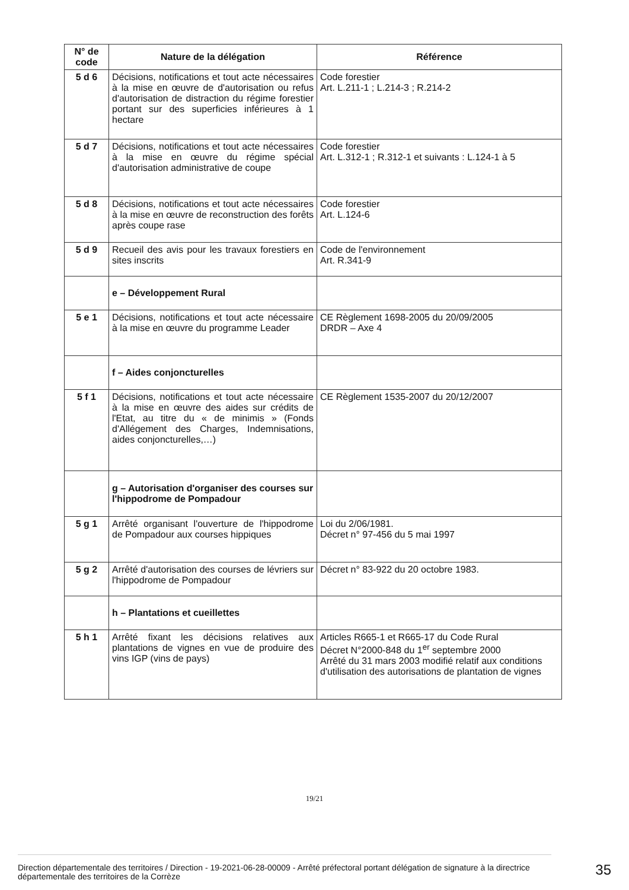| N° de code | Nature de la délégation | Référence |
| --- | --- | --- |
| 5 d 6 | Décisions, notifications et tout acte nécessaires à la mise en œuvre de d'autorisation ou refus d'autorisation de distraction du régime forestier portant sur des superficies inférieures à 1 hectare | Code forestier Art. L.211-1 ; L.214-3 ; R.214-2 |
| 5 d 7 | Décisions, notifications et tout acte nécessaires à la mise en œuvre du régime spécial d'autorisation administrative de coupe | Code forestier Art. L.312-1 ; R.312-1 et suivants : L.124-1 à 5 |
| 5 d 8 | Décisions, notifications et tout acte nécessaires à la mise en œuvre de reconstruction des forêts après coupe rase | Code forestier Art. L.124-6 |
| 5 d 9 | Recueil des avis pour les travaux forestiers en sites inscrits | Code de l'environnement Art. R.341-9 |
| | e – Développement Rural | |
| 5 e 1 | Décisions, notifications et tout acte nécessaire à la mise en œuvre du programme Leader | CE Règlement 1698-2005 du 20/09/2005 DRDR – Axe 4 |
| | f – Aides conjoncturelles | |
| 5 f 1 | Décisions, notifications et tout acte nécessaire à la mise en œuvre des aides sur crédits de l'Etat, au titre du « de minimis » (Fonds d'Allégement des Charges, Indemnisations, aides conjoncturelles,…) | CE Règlement 1535-2007 du 20/12/2007 |
| | g – Autorisation d'organiser des courses sur l'hippodrome de Pompadour | |
| 5 g 1 | Arrêté organisant l'ouverture de l'hippodrome de Pompadour aux courses hippiques | Loi du 2/06/1981. Décret n° 97-456 du 5 mai 1997 |
| 5 g 2 | Arrêté d'autorisation des courses de lévriers sur l'hippodrome de Pompadour | Décret n° 83-922 du 20 octobre 1983. |
| | h – Plantations et cueillettes | |
| 5 h 1 | Arrêté fixant les décisions relatives aux plantations de vignes en vue de produire des vins IGP (vins de pays) | Articles R665-1 et R665-17 du Code Rural Décret N°2000-848 du 1<sup>er</sup> septembre 2000 Arrêté du 31 mars 2003 modifié relatif aux conditions d'utilisation des autorisations de plantation de vignes |
19/21
Direction départementale des territoires / Direction - 19-2021-06-28-00009 - Arrêté préfectoral portant délégation de signature à la directrice départementale des territoires de la Corrèze
35